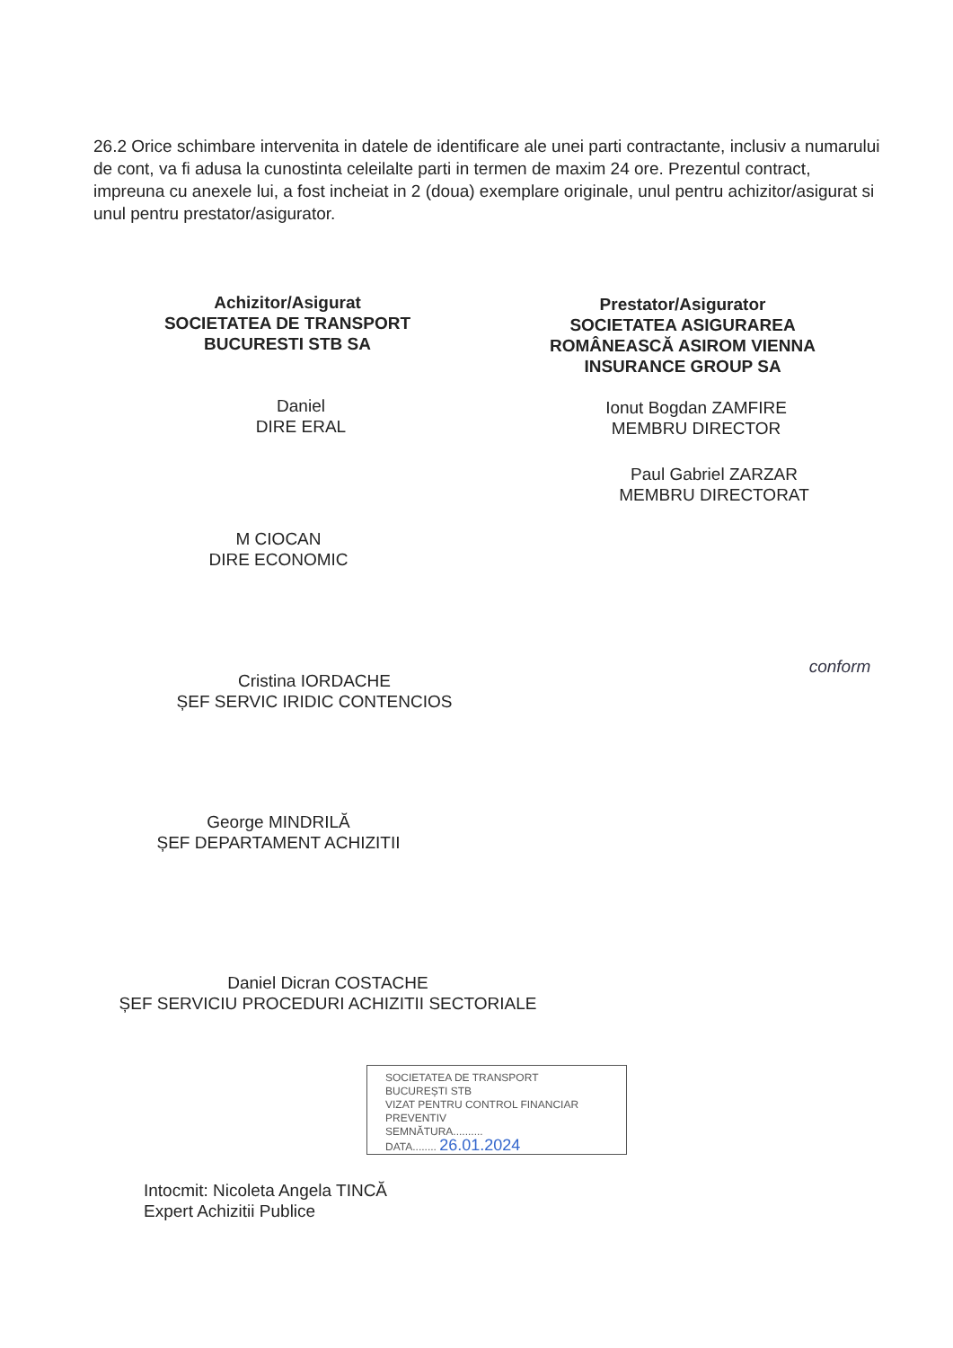26.2 Orice schimbare intervenita in datele de identificare ale unei parti contractante, inclusiv a numarului de cont, va fi adusa la cunostinta celeilalte parti in termen de maxim 24 ore. Prezentul contract, impreuna cu anexele lui, a fost incheiat in 2 (doua) exemplare originale, unul pentru achizitor/asigurat si unul pentru prestator/asigurator.
Achizitor/Asigurat
SOCIETATEA DE TRANSPORT
BUCURESTI STB SA
Prestator/Asigurator
SOCIETATEA ASIGURAREA ROMÂNEASCĂ ASIROM VIENNA INSURANCE GROUP SA
Daniel
DIRE ERAL
Ionut Bogdan ZAMFIRE
MEMBRU DIRECTOR
Paul Gabriel ZARZAR
MEMBRU DIRECTORAT
M CIOCAN
DIRE ECONOMIC
Cristina IORDACHE
ȘEF SERVIC IRIDIC CONTENCIOS
conform
George MINDRILĂ
ȘEF DEPARTAMENT ACHIZITII
Daniel Dicran COSTACHE
ȘEF SERVICIU PROCEDURI ACHIZITII SECTORIALE
SOCIETATEA DE TRANSPORT
BUCUREȘTI STB
VIZAT PENTRU CONTROL FINANCIAR PREVENTIV
SEMNĂTURA..........
DATA........ 26.01.2024
Intocmit: Nicoleta Angela TINCĂ
Expert Achizitii Publice